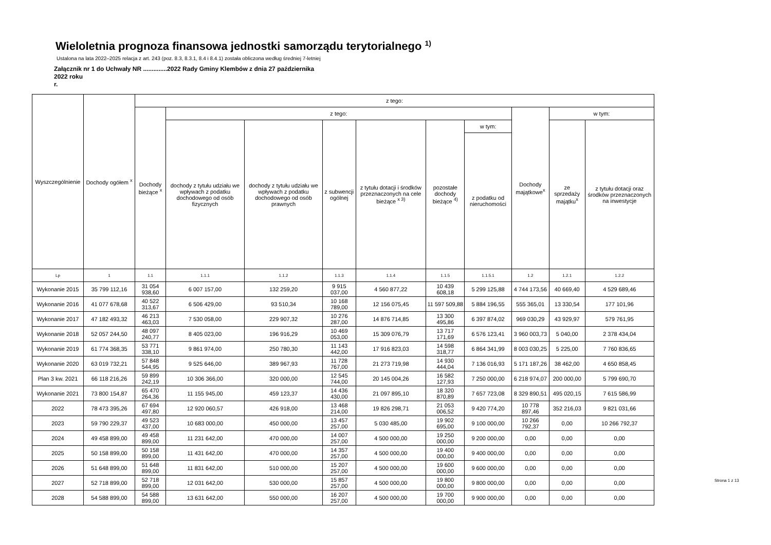Wieloletnia prognoza finansowa jednostki samorządu terytorialnego <sup>1)</sup>
Ustalona na lata 2022–2025 relacja z art. 243 (poz. 8.3, 8.3.1, 8.4 i 8.4.1) została obliczona według średniej 7-letniej
Załącznik nr 1 do Uchwały NR ..............2022 Rady Gminy Klembów z dnia 27 października
2022 roku
r.
| Wyszczególnienie | Dochody ogółem <sup>x</sup> | z tego: | | | | | | | | | |
| --- | --- | --- | --- | --- | --- | --- | --- | --- | --- | --- | --- |
| | | Dochody bieżące <sup>x</sup> | z tego: | | | | | | Dochody majątkowe<sup>x</sup> | w tym: | |
| | | | dochody z tytułu udziału we wpływach z podatku dochodowego od osób fizycznych | dochody z tytułu udziału we wpływach z podatku dochodowego od osób prawnych | z subwencji ogólnej | z tytułu dotacji i środków przeznaczonych na cele bieżące <sup>x 3)</sup> | pozostałe dochody bieżące <sup>4)</sup> | w tym: | | ze sprzedaży majątku<sup>x</sup> | z tytułu dotacji oraz środków przeznaczonych na inwestycje |
| | | | | | | | | z podatku od nieruchomości | | | |
| Lp | 1 | 1.1 | 1.1.1 | 1.1.2 | 1.1.3 | 1.1.4 | 1.1.5 | 1.1.5.1 | 1.2 | 1.2.1 | 1.2.2 |
| Wykonanie 2015 | 35 799 112,16 | 31 054 938,60 | 6 007 157,00 | 132 259,20 | 9 915 037,00 | 4 560 877,22 | 10 439 608,18 | 5 299 125,88 | 4 744 173,56 | 40 669,40 | 4 529 689,46 |
| Wykonanie 2016 | 41 077 678,68 | 40 522 313,67 | 6 506 429,00 | 93 510,34 | 10 168 789,00 | 12 156 075,45 | 11 597 509,88 | 5 884 196,55 | 555 365,01 | 13 330,54 | 177 101,96 |
| Wykonanie 2017 | 47 182 493,32 | 46 213 463,03 | 7 530 058,00 | 229 907,32 | 10 276 287,00 | 14 876 714,85 | 13 300 495,86 | 6 397 874,02 | 969 030,29 | 43 929,97 | 579 761,95 |
| Wykonanie 2018 | 52 057 244,50 | 48 097 240,77 | 8 405 023,00 | 196 916,29 | 10 469 053,00 | 15 309 076,79 | 13 717 171,69 | 6 576 123,41 | 3 960 003,73 | 5 040,00 | 2 378 434,04 |
| Wykonanie 2019 | 61 774 368,35 | 53 771 338,10 | 9 861 974,00 | 250 780,30 | 11 143 442,00 | 17 916 823,03 | 14 598 318,77 | 6 864 341,99 | 8 003 030,25 | 5 225,00 | 7 760 836,65 |
| Wykonanie 2020 | 63 019 732,21 | 57 848 544,95 | 9 525 646,00 | 389 967,93 | 11 728 767,00 | 21 273 719,98 | 14 930 444,04 | 7 136 016,93 | 5 171 187,26 | 38 462,00 | 4 650 858,45 |
| Plan 3 kw. 2021 | 66 118 216,26 | 59 899 242,19 | 10 306 366,00 | 320 000,00 | 12 545 744,00 | 20 145 004,26 | 16 582 127,93 | 7 250 000,00 | 6 218 974,07 | 200 000,00 | 5 799 690,70 |
| Wykonanie 2021 | 73 800 154,87 | 65 470 264,36 | 11 155 945,00 | 459 123,37 | 14 436 430,00 | 21 097 895,10 | 18 320 870,89 | 7 657 723,08 | 8 329 890,51 | 495 020,15 | 7 615 586,99 |
| 2022 | 78 473 395,26 | 67 694 497,80 | 12 920 060,57 | 426 918,00 | 13 468 214,00 | 19 826 298,71 | 21 053 006,52 | 9 420 774,20 | 10 778 897,46 | 352 216,03 | 9 821 031,66 |
| 2023 | 59 790 229,37 | 49 523 437,00 | 10 683 000,00 | 450 000,00 | 13 457 257,00 | 5 030 485,00 | 19 902 695,00 | 9 100 000,00 | 10 266 792,37 | 0,00 | 10 266 792,37 |
| 2024 | 49 458 899,00 | 49 458 899,00 | 11 231 642,00 | 470 000,00 | 14 007 257,00 | 4 500 000,00 | 19 250 000,00 | 9 200 000,00 | 0,00 | 0,00 | 0,00 |
| 2025 | 50 158 899,00 | 50 158 899,00 | 11 431 642,00 | 470 000,00 | 14 357 257,00 | 4 500 000,00 | 19 400 000,00 | 9 400 000,00 | 0,00 | 0,00 | 0,00 |
| 2026 | 51 648 899,00 | 51 648 899,00 | 11 831 642,00 | 510 000,00 | 15 207 257,00 | 4 500 000,00 | 19 600 000,00 | 9 600 000,00 | 0,00 | 0,00 | 0,00 |
| 2027 | 52 718 899,00 | 52 718 899,00 | 12 031 642,00 | 530 000,00 | 15 857 257,00 | 4 500 000,00 | 19 800 000,00 | 9 800 000,00 | 0,00 | 0,00 | 0,00 |
| 2028 | 54 588 899,00 | 54 588 899,00 | 13 631 642,00 | 550 000,00 | 16 207 257,00 | 4 500 000,00 | 19 700 000,00 | 9 900 000,00 | 0,00 | 0,00 | 0,00 |
Strona 1 z 13